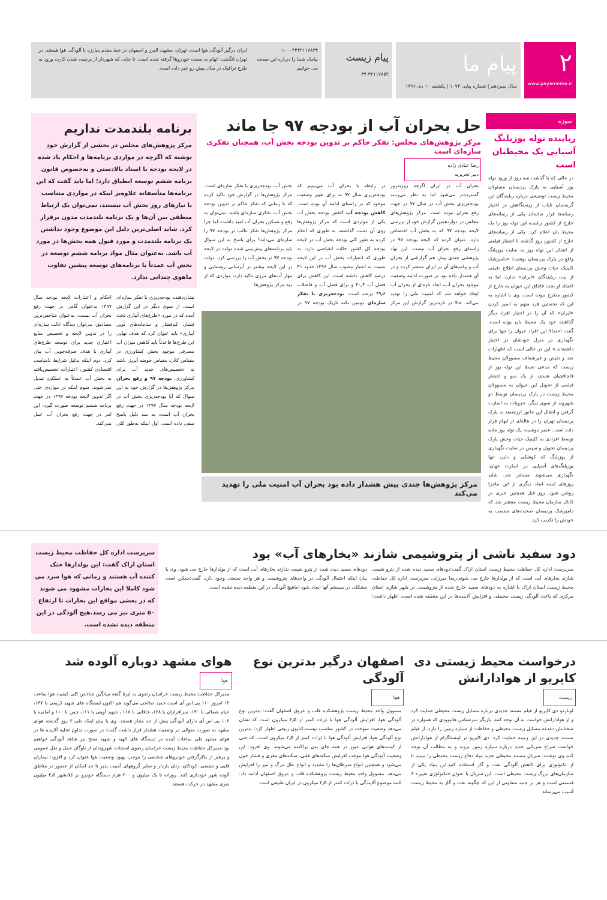۲
www.payamema.ir
پیام ما
سال سیزدهم | شماره پیاپی ۱۰۷۳ | یکشنبه ۱۰ دی ۱۳۹۶
پیام زیست
۰۳۴-۳۲۱۱۷۸۵۲
۱۰۰۰۳۴۳۲۱۱۷۸۳۴
پیامک شما را درباره این صفحه می خوانیم
ایران درگیر آلودگی هوا است. تهران، مشهد، البرز و اصفهان در خط مقدم مبارزه با آلودگی هوا هستند. در تهران انگشت اتهام به سمت خودروها گرفته شده است. تا جایی که شهردار از برچیده شدن کارت ورود به طرح ترافیک در سال پیش رو خبر داده است.
سوژه
رباینده توله یوزپلنگ آسیایی یک محیطبان است
در حالی که با گذشت سه روز از ورود توله یوز آسیایی به پارک پردیسان مسئولان محیط زیست توضیحی درباره ربایندگان این گربه‌سان نایاب از زیستگاهش در اختیار رسانه‌ها قرار نداده‌اند یکی از رسانه‌های خارج از کشور رباینده این توله یوز را یک محیط بان اعلام کرد. یکی از رسانه‌های خارج از کشور، روز گذشته با انتشار فیلمی از انتقال این توله یوز به سایت یوزپلنگ واقع در پارک پردیسان نوشت: «دامپزشک کلینیک حیات وحش پردیسان اطلاع دقیقی از نیت ربایندگان «ایران» ندارد، اما به اعتقاد او بحث قاچاق این حیوان به خارج از کشور مطرح نبوده است. وی با اشاره به این که نخستین فرد متهم به اسیر کردن «ایران» که آن را در اختیار افراد دیگر گذاشته خود یک محیط بان بوده است، گفت احتمالا این افراد حیوان را تنها برای نگهداری در منزل خودشان در اختیار داشته‌اند.» این در حالی است که اظهارات ضد و نقیض و غیرشفاف مسوولان محیط زیست که مدعی ضبط این توله یوز از قاچاقچیان هستند از یک سو و انتشار فیلمی از تحویل این حیوان به مسوولان محیط زیست در پارک پردیسان توسط دو شهروند از سوی دیگر، جزوبات به اسارت گرفتن و انتقال این جانور ارزشمند به پارک پردیسان تهران را در هاله‌ای از ابهام قرار داده است. عصر دوشنبه، یک توله یوز ماده توسط افرادی به کلینیک حیات وحش پارک پردیسان تحویل و سپس در سایت نگهداری از یوزپلنگ که کوشکی و دلبر، تنها یوزپلنگ‌های آسیایی در اسارت جهان، نگهداری می‌شوند مستقر شد. شاید روزهای اینده ابعاد دیگری از این ماجرا روشن شود. روز قبل همچنین خبری در کانال سازمان محیط زیست منتشر شد که دامپزشک پردیسان صحبت‌های منتسب به خودش را تکذیب کرد.
حل بحران آب از بودجه ۹۷ جا ماند
مرکز پژوهش‌های مجلس: تفکر حاکم بر تدوین بودجه بخش آب، همچنان تفکری سازه‌ای است
رضا عبادی زاده
دبیر تحریریه
بحران آب در ایران اگرچه روزبه‌روز گسترده‌تر می‌شود اما به نظر می‌رسد بودجه‌ریزی بخش آب در سال ۹۷ در جهت رفع بحران نبوده است. مرکز پژوهش‌های مجلس در دوازدهمین گزارش خود از بررسی لایحه بودجه ۹۷ که به بخش آب اختصاص دارد، عنوان کرده که لایحه بودجه ۹۷ در راستای رفع بحران آب نیست. این نهاد پژوهشی چندی پیش هم گزارشی از بحران آب و پیامدهای آن در ایران منتشر کرده و در آن هشدار داده بود در صورت ادامه وضعیت موجود بحران آب، ابعاد تازه‌ای از بحران آب ایجاد خواهد شد که امنیت ملی را تهدید می‌کند. حالا در تازه‌ترین گزارش این مرکز در رابطه با بحران آب می‌بینیم که بودجه‌ریزی سال ۹۷ نه برای تغییر وضعیت موجود که در راستای ادامه آن بوده است. کاهش بودجه آب کاهش بودجه بخش آب یکی از مواردی است که مرکز پژوهش‌ها روی آن دست گذاشته، به طوری که اعلام کرده به طور کلی بودجه بخش آب در لایحه بودجه کل کشور حالت انقباضی دارد، به طوری که اعتبارات بخش آب در این لایحه نسبت به اعتبار مصوب سال ۱۳۹۶ حدود ۴۱ درصد کاهش داشته است. این کاهش برای فصل آب ۴۰٫۴ و برای فصل آب و فاضلاب ۳۹٫۶ درصد است. بودجه‌ریزی با تفکر سازه‌ای دومین نکته تاریک بودجه ۹۷ در بخش آب، بودجه‌ریزی با تفکر سازه‌ای است. مرکز پژوهش‌ها در گزارش خود تاکید کرده که تا زمانی که تفکر حاکم بر تدوین بودجه بخش آب، تفکری سازه‌ای باشد، نمی‌توان به رفع و تسکین بحران آب امید داشت. اما چرا مرکز پژوهش‌ها تفکر غالب در بودجه ۹۷ را سازه‌ای می‌داند؟ برای پاسخ به این سوال باید برنامه‌های پیش‌بینی شده دولت در لایحه بودجه ۹۷ در بخش آب را بررسی کرد. دولت در این لایحه بیشتر بر آبرسانی روستایی و مهار آب‌های مرزی تاکید دارد، مواردی که از دید مرکز پژوهش‌ها
مرکز پژوهش‌ها چندی پیش هشدار داده بود بحران آب امنیت ملی را تهدید می‌کند
برنامه بلندمدت نداریم
مرکز پژوهش‌های مجلس در بخشی از گزارش خود نوشته که اگرچه در مواردی برنامه‌ها و احکام یاد شده در لایحه بودجه با اسناد بالادستی و به‌خصوص قانون برنامه ششم توسعه انطباق دارد؛ اما باید گفت که این برنامه‌ها متأسفانه علاوه‌بر اینکه در مواردی متناسب با نیازهای روز بخش آب نیستند، نمی‌توان یک ارتباط منطقی بین آن‌ها و یک برنامه بلندمدت مدون برقرار کرد. شاید اصلی‌ترین دلیل این موضوع وجود نداشتن یک برنامه بلندمدت و مورد قبول همه بخش‌ها در مورد آب باشد. به‌عنوان مثال مواد برنامه ششم توسعه در بخش آب عمدتاً با برنامه‌های توسعه پیشین تفاوت ماهوی چندانی ندارد.
نشان‌دهنده بودجه‌ریزی با تفکر سازه‌ای است. از سوی دیگر در این گزارش آمده که در مورد «طرح‌های آبیاری تحت فشار، کم‌فشار و سامانه‌های نوین آبیاری» باید عنوان کرد که هدف نهایی این طرح‌ها قاعدتاً باید کاهش میزان آب مصرفی موجود بخش کشاورزی در مقیاس کلان، مقیاس حوضه آبریز، باشد نه تخصیص‌های جدید آب برای کشاورزی. بودجه ۹۷ و رفع بحران مرکز پژوهش‌ها در گزارش خود به این سوال که آیا بودجه‌ریزی بخش آب در لایحه بودجه سال ۱۳۹۷ در جهت رفع بحران آب است، به سه دلیل پاسخ منفی داده است. اول اینکه به‌طور کلی احکام و اعتبارات لایحه بودجه سال ۱۳۹۷ به‌عنوان گامی در جهت رفع بحران آب نیست، به‌عنوان شاخص‌ترین مصادیق، می‌توان دیدگاه غالب سازه‌ای را در تدوین لایحه و تخصیص منابع اعتباری جدید برای توسعه طرح‌های آبیاری با هدف صرفه‌جویی آب بیان کرد. دوم اینکه بدلیل شرایط نامناسب اقتصادی کشور، اعتبارات تخصیص‌یافته به بخش آب عمدتاً به عملکرد تبدیل نمی‌شوند. سوم اینکه در مواردی حتی اگر تدوین لایحه بودجه ۱۳۹۷ در جهت برنامه ششم توسعه صورت گیرد، این امر در جهت رفع بحران آب عمل نمی‌کند.
دود سفید ناشی از پتروشیمی شازند «بخارهای آب» بود
سرپرست اداره کل حفاظت محیط زیست استان اراک گفت:دودهای سفید دیده شده از پترو شیمی شازند بخارهای آبی است که از بولدارها خارج می شوند.رضا میرزایی سرپرست اداره کل حفاظت محیط زیست استان اراک با اشاره به دودهای سفید خارج شده از پتروشیمی در شهر شازند استان مرکزی که باعث آلودگی زیست محیطی و افزایش آلاینده‌ها در این منطقه شده است، اظهار داشت: دودهای سفید دیده شده از پترو شیمی شازند بخارهای آبی است که از بولدارها خارج می شود. وی با بیان اینکه احتمال آلودگی در واحدهای پتروشیمی و هر واحد صنعتی وجود دارد، گفت:ممکن است مشکلی در سیستم آنها ایجاد شود اماهیچ آلودگی در این منطقه دیده نشده است.
سرپرست اداره کل حفاظت محیط زیست استان اراک گفت: این بولدارها خنک کننده آب هستند و زمانی که هوا سرد می شود کاملا این بخارات مشهود می شوند که در بعضی مواقع این بخارات تا ارتفاع ۵۰ متری نیز می رسد.هیچ آلودگی در این منطقه دیده نشده است.
درخواست محیط زیستی دی کاپریو از هوادارانش
زیست
لوناردو دی کاپریو از فیلم مستند جدیدی درباره مسایل زیست محیطی حمایت کرد و از هوادارانش خواست به آن توجه کنند. بازیگر سرشناس هالیوودی که همواره در سخنانش دغدغه مسایل زیست محیطی و حفاظت از سیاره زمین را دارد، از فیلم مستند جدیدی در این زمینه حمایت کرد. دی کاپریو در اینستاگرام از هوادارانش خواست سراغ سریالی جدید درباره سیاره زمین بروند و به مطالب آن توجه کنند.وی نوشت: سریال مستند محیطی جدید بنیاد دفاع زیست محیطی را ببینید تا از تکنولوژی برای کاهش آلودگی نفت و گاز استفاده کنید.این بنیاد یکی از سازمان‌های بزرگ زیست محیطی است. این سریال با عنوان «تکنولوژی تغییر» ۶ قسمتی است و هر بر جنبه متفاوتی از این که چگونه نفت و گاز به محیط زیست آسیب می‌رساند
اصفهان درگیر بدترین نوع آلودگی
هوا
مسوول واحد محیط زیست پژوهشکده قلب و عروق اصفهان گفت: بدترین نوع آلودگی هوا، افزایش آلودگی هوا با ذرات کمتر از ۲٫۵ میکرون است که نشان می‌دهد وضعیت سوخت در کشور مناسب نیست.کتایون ربیعی اظهار کرد: بدترین نوع آلودگی هوا، افزایش آلودگی هوا با ذرات کمتر از ۲٫۵ میکرون است، که حتی از کیسه‌های هوایی عبور در همه جای بدن پراکنده می‌شوند. وی افزود: این وضعیت آلودگی هوا موجب افزایش سکته‌های قلبی، سکته‌های مغزی و فشار خون می‌شود و همچنین انواع سرطان‌ها را تشدید و انواع علل مرگ و میر را افزایش می‌دهد. مسوول واحد محیط زیست پژوهشکده قلب و عروق اصفهان ادامه داد: البته موضوع آلایندگی با ذرات کمتر از ۲٫۵ میکرون در ایران طبیعی است
هوای مشهد دوباره آلوده شد
هوا
مدیرکل حفاظت محیط زیست خراسان رضوی به ایرنا گفته میانگین شاخص کلی کیفیت هوا ساعت ۱۲ امروز ۱۱۰ پی.اس.آی است.حمید صالحی می‌گوید هم اکنون ایستگاه های شهید کریمی با ۱۳۷، خیام شمالی با ۱۳۰، سرافرازان با ۱۲۸، خاقانی با ۱۱۸ ، شهید آوینی با ۱۱۱، چمن با ۱۱۰ و امامیه با ۱۰۲ پی.اس.آی دارای آلودگی بیش از حد مجاز هستند. وی با بیان اینکه طی ۶ روز گذشته هوای مشهد به صورت متوالی در وضعیت هشدار قرار داشت گفت: در صورت تداوم تخلیه آلاینده ها در هوای مشهد طی ساعات آینده در ایستگاه های الهیه و شهید مفتح نیز شاهد آلودگی خواهیم بود.مدیرکل حفاظت محیط زیست خراسان رضوی استفاده شهروندان از ناوگان حمل و نقل عمومی و پرهیز از بکارگرفتن خودروهای شخصی را موجب بهبود وضعیت هوا عنوان کرد و افزود: بیماران قلبی و تنفسی، کودکان، زنان باردار و سایر گروههای آسیب پذیر تا حد امکان از حضور در مناطق آلوده شهر خودداری کنند. روزانه تا یک میلیون و ۲۰۰ هزار دستگاه خودرو در کلانشهر ۳٫۵ میلیون نفری مشهد در حرکت هستند.